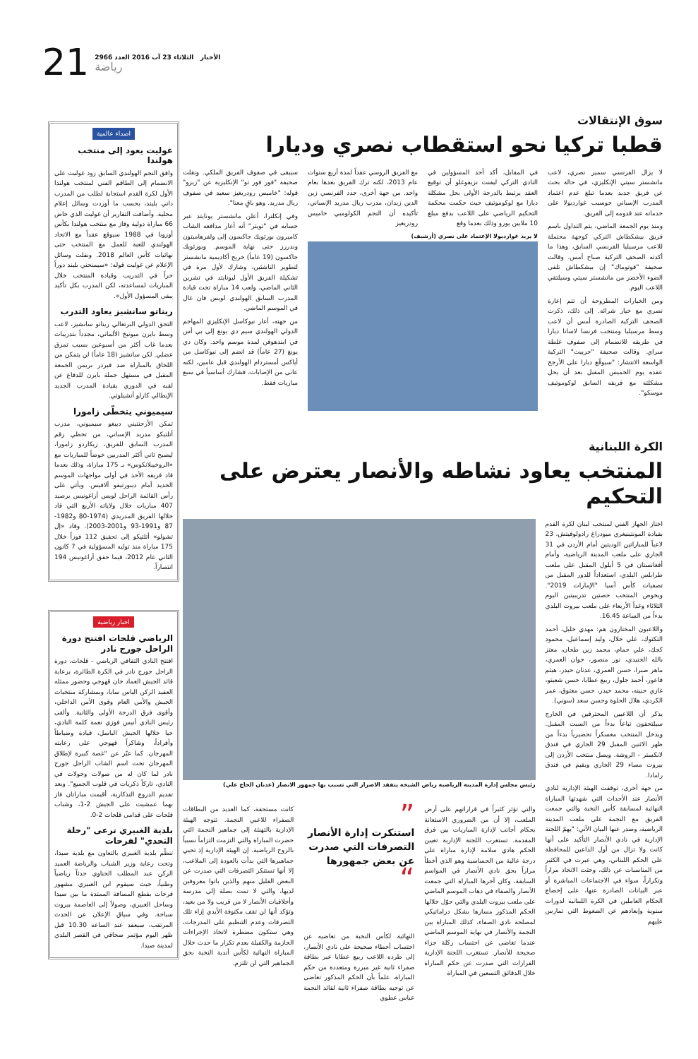21
الأخبار الثلاثاء 23 آب 2016 العدد 2966
رياضة
سوق الإنتقالات
قطبا تركيا نحو استقطاب نصري وديارا
لا يزال الفرنسي سمير نصري، لاعب مانشستر سيتي الإنكليزي، في حالة بحث عن فريق جديد بعدما تبلغ عدم اعتماد المدرب الإسباني جوسيب غوارديولا على خدماته عند قدومه إلى الفريق.
ومنذ يوم الجمعة الماضي، يتم التداول باسم فريق بيشكطاش التركي كوجهة محتملة للاعب مرسيليا الفرنسي السابق، وهذا ما أكدته الصحف التركية صباح أمس. وقالت صحيفة "فوتوماك" إن بيشكطاش تلقى الضوء الأخضر من مانشستر سيتي وسيلتقي اللاعب اليوم.
ومن الخيارات المطروحة أن تتم إعارة نصري مع خيار شرائه. إلى ذلك، ذكرت الصحف التركية الصادرة أمس أن لاعب وسط مرسيليا ومنتخب فرنسا لاسانا ديارا في طريقه للانضمام إلى صفوف غلطة سراي. وقالت صحيفة "حرييت" التركية الواسعة الانتشار: "سيوقّع ديارا على الأرجح عقده يوم الخميس المقبل بعد أن يحل مشكلته مع فريقه السابق لوكوموتيف موسكو".
في المقابل، أكد أحد المسؤولين في النادي التركي ليفنت نزيفوغلو أن توقيع العقد يرتبط بالدرجة الأولى بحل مشكلة ديارا مع لوكوموتيف حيث حكمت محكمة التحكيم الرياضي على اللاعب بدفع مبلغ 10 ملايين يورو وذلك بعدما وقع
مع الفريق الروسي عقداً لمدة أربع سنوات عام 2013، لكنه ترك الفريق بعدها بعام واحد. من جهة أخرى، جدد الفرنسي زين الدين زيدان، مدرب ريال مدريد الإسباني، تأكيده أن النجم الكولومبي خاميس رودريغيز
لا يريد غوارديولا الإعتماد على نصري (أرشيف)
سيبقى في صفوف الفريق الملكي. ونقلت صحيفة "فور فور تو" الإنكليزية عن "زيزو" قوله: "خاميس رودريغيز سعيد في صفوف ريال مدريد. وهو باقٍ معنا".
وفي إنكلترا، أعلن مانشستر يونايتد عبر حسابه في "تويتر" أنه أعار مدافعه الشاب كاميرون بورثويك جاكسون إلى ولفرهامبتون وندررز حتى نهاية الموسم. وبورثويك جاكسون (19 عاماً) خريج أكاديمية مانشستر لتطوير الناشئين، وشارك لأول مرة في تشكيلة الفريق الأول ليونايتد في تشرين الثاني الماضي، ولعب 14 مباراة تحت قيادة المدرب السابق الهولندي لويس فان غال في الموسم الماضي.
من جهته، أعار نيوكاسل الإنكليزي المهاجم الدولي الهولندي سيم دي يونغ إلى بي أس في ايندهوفن لمدة موسم واحد. وكان دي يونغ (27 عاماً) قد انضم إلى نيوكاسل من أياكس أمستردام الهولندي قبل عامين، لكنه عانى من الإصابات، فشارك أساسياً في سبع مباريات فقط.
الكرة اللبنانية
المنتخب يعاود نشاطه والأنصار يعترض على التحكيم
اختار الجهاز الفني لمنتخب لبنان لكرة القدم بقيادة المونتينيغري ميودراغ رادولوفيتش، 23 لاعباً للمباراتين الوديتين أمام الأردن في 31 الجاري على ملعب المدينة الرياضية، وأمام أفغانستان في 5 أيلول المقبل على ملعب طرابلس البلدي، استعداداً للدور المقبل من تصفيات كأس آسيا "الإمارات 2019". ويخوض المنتخب حصتين تدريبيتين اليوم الثلاثاء وغداً الأربعاء على ملعب بيروت البلدي بدءاً من الساعة 16.45.
واللاعبون المختارون هم: مهدي خليل، أحمد التكتوك، علي حلال، وليد إسماعيل، محمود كجك، علي حمام، محمد زين طحان، معتز بالله الجنيدي، نور منصور، جوان العمري، ماهر صبرا، حسن العمري، عدنان حيدر، هيثم فاعور، أحمد جلول، ربيع عطايا، حسن شعيتو، غازي حنينه، محمد حيدر، حسن معتوق، عمر الكردي، هلال الحلوة وحسن سعد (سوني).
يذكر أن اللاعبين المحترفين في الخارج سيلتحقون تباعاً بدءاً من السبت المقبل. ويدخل المنتخب معسكراً تحضيرياً بدءاً من ظهر الاثنين المقبل 29 الجاري في فندق لانكستر - الروشة. ويصل منتخب الأردن إلى بيروت مساء 29 الجاري ويقيم في فندق رامادا.
من جهة أخرى، توقفت الهيئة الإدارية لنادي الأنصار عند الأحداث التي شهدتها المباراة النهائية لمسابقة كأس النخبة والتي جمعت الفريق مع النجمة على ملعب المدينة الرياضية، وصدر عنها البيان الآتي: "يهمّ اللجنة الإدارية في نادي الأنصار التأكيد على أنها كانت ولا تزال من أول الداعين للمحافظة على الحكم اللبناني، وهي عبرت في الكثير من المناسبات عن ذلك، وحثت الاتحاد مراراً وتكراراً، سواء في الاجتماعات المباشرة أو عبر البيانات الصادرة عنها، على إخضاع الحكام العاملين في الكرة اللبنانية لدورات سنوية وإبعادهم عن الضغوط التي تمارس عليهم
رئيس مجلس إدارة المدينة الرياضية رياض الشيخة يتفقد الاضرار التي تسبب بها جمهور الانصار (عدنان الحاج علي)
والتي تؤثر كثيراً في قراراتهم على أرض الملعب، إلا أن من الضروري الاستعانة بحكام أجانب لإدارة المباريات بين فرق المقدمة. تستغرب اللجنة الإدارية تعيين الحكم هادي سلامة لإدارة مباراة على درجة عالية من الحساسية وهو الذي أخطأ مراراً بحق نادي الأنصار في المواسم السابقة، وكان آخرها المباراة التي جمعت الأنصار والصفاء في ذهاب الموسم الماضي على ملعب بيروت البلدي والتي حوّل خلالها الحكم المذكور مسارها بشكل دراماتيكي لمصلحة نادي الصفاء، كذلك المباراة بين النجمة والأنصار في نهاية الموسم الماضي عندما تغاضى عن احتساب ركلة جزاء صحيحة للأنصار. تستغرب اللجنة الإدارية القرارات التي صدرت عن حكم المباراة خلال الدقائق التسعين في المباراة
”
استنكرت إدارة الأنصار التصرفات التي صدرت عن بعض جمهورها
“
النهائية لكأس النخبة من تغاضيه عن احتساب أخطاء صحيحة على نادي الأنصار، إلى طرده اللاعب ربيع عطايا عبر بطاقة صفراء ثانية غير مبررة ومتعددة من حكم المباراة، علماً بأن الحكم المذكور تغاضى عن توجيه بطاقة صفراء ثانية لقائد النجمة عباس عطوي
كانت مستحقة، كما العديد من البطاقات الصفراء للاعبي النجمة. تتوجه الهيئة الإدارية بالتهنئة إلى جماهير النجمة التي حضرت المباراة والتي التزمت التزاماً نسبياً بالروح الرياضية. إن الهيئة الإدارية إذ تحيي جماهيرها التي بدأت بالعودة إلى الملاعب، إلا أنها تستنكر التصرفات التي صدرت عن البعض القليل منهم والذين باتوا معروفين لديها، والتي لا تمت بصلة إلى مدرسة وأخلاقيات الأنصار لا من قريب ولا من بعيد، وتؤكد أنها لن تقف مكتوفة الأيدي إزاء تلك التصرفات وعدم التنظيم على المدرجات، وهي ستكون مضطرة لاتخاذ الإجراءات الحازمة والكفيلة بعدم تكرار ما حدث خلال المباراة النهائية لكأس أندية النخبة بحق الجماهير التي لن تلتزم.
اصداء عالمية
غوليت يعود إلى منتخب هولندا
وافق النجم الهولندي السابق رود غوليت على الانضمام إلى الطاقم الفني لمنتخب هولندا الأول لكرة القدم استجابة لطلب من المدرب داني بليند، بحسب ما أوردت وسائل إعلام محلية. وأضافت التقارير أن غوليت الذي خاض 66 مباراة دولية وفاز مع منتخب هولندا بكأس أوروبا في 1988 سيوقع عقداً مع الاتحاد الهولندي للعبة للعمل مع المنتخب حتى نهائيات كأس العالم 2018. ونقلت وسائل الإعلام عن غوليت قوله: «سيمنحني بليند دوراً حراً في التدريب وقيادة المنتخب خلال المباريات لمساعدته، لكن المدرب بكل تأكيد يبقى المسؤول الأول».
ريناتو سانشيز يعاود التدرب
التحق الدولي البرتغالي ريناتو سانشيز، لاعب وسط بايرن ميونيخ الألماني، مجدداً بتدريبات بعدما غاب أكثر من أسبوعين بسبب تمزق عضلي. لكن سانشيز (18 عاماً) لن يتمكن من اللحاق بالمباراة ضد فيردر بريمن الجمعة المقبل في مستهل حملة بايرن للدفاع عن لقبه في الدوري بقيادة المدرب الجديد الإيطالي كارلو أنشيلوتي.
سيميوني يتخطّى زامورا
تمكن الأرجنتيني دييغو سيميوني، مدرب أتلتيكو مدريد الإسباني، من تخطي رقم المدرب السابق للفريق، ريكاردو زامورا، ليصبح ثاني أكثر المدربين خوضاً للمباريات مع «الروخيبلانكوس» بـ 175 مباراة، وذلك بعدما قاد فريقه الأحد في أولى مواجهات الموسم الجديد أمام ديبورتيفو ألافيس. ويأتي على رأس القائمة الراحل لويس أراغونيس برصيد 407 مباريات خلال ولاياته الأربع التي قاد خلالها الفريق المدريدي (1974-80 و1982-87 و1991-93 و2001-2003). وقاد «إل تشولو» أتلتيكو إلى تحقيق 112 فوزاً خلال 175 مباراة منذ توليه المسؤولية في 7 كانون الثاني عام 2012، فيما حقق أراغونيس 194 انتصاراً.
اخبار رياضية
الرياضي قلحات افتتح دورة الراحل جورج نادر
افتتح النادي الثقافي الرياضي - قلحات، دورة الراحل جورج نادر في الكرة الطائرة، برعاية قائد الجيش العماد جان قهوجي وحضور ممثله العقيد الركن الياس سابا، وبمشاركة منتخبات الجيش والأمن العام وقوى الأمن الداخلي، وأقوى فرق الدرجة الأولى والثانية. وألقى رئيس النادي أنيس فوزي نعمة كلمة النادي، حيا خلالها الجيش الباسل، قيادة وضباطاً وأفراداً، وشاكراً قهوجي على رعايته المهرجان. كما عبّر عن "غصة كبيرة لإطلاق المهرجان تحت اسم الشاب الراحل جورج نادر لما كان له من صولات وجولات في النادي، تاركاً ذكريات في قلوب الجميع". وبعد تقديم الدروع التذكارية، أقيمت مباراتان فاز بهما عمشيت على الجيش 2-1، وشباب قلحات على قدامى قلحات 2-0.
بلدية الغبيري ترعى "رحلة التحدي" لفرحات
تنظّم بلدية الغبيري بالتعاون مع بلدية صيدا، وتحت رعاية وزير الشباب والرياضة العميد الركن عبد المطلب الحناوي حدثاً رياضياً وطنياً، حيث سيقوم ابن الغبيري مشهور فرحات بقطع المسافة الممتدة ما بين صيدا وساحل الغبيري، وصولاً إلى العاصمة بيروت سباحة. وفي سياق الإعلان عن الحدث المرتقب، سيعقد عند الساعة 10.30 قبل ظهر اليوم مؤتمر صحافي في القصر البلدي لمدينة صيدا.